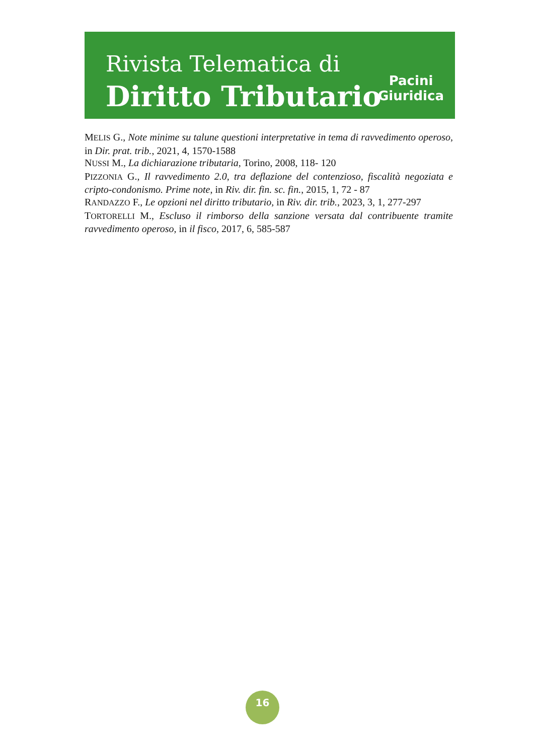Rivista Telematica di
Diritto Tributario
Pacini
Giuridica
MELIS G., Note minime su talune questioni interpretative in tema di ravvedimento operoso, in Dir. prat. trib., 2021, 4, 1570-1588
NUSSI M., La dichiarazione tributaria, Torino, 2008, 118- 120
PIZZONIA G., Il ravvedimento 2.0, tra deflazione del contenzioso, fiscalità negoziata e cripto-condonismo. Prime note, in Riv. dir. fin. sc. fin., 2015, 1, 72 - 87
RANDAZZO F., Le opzioni nel diritto tributario, in Riv. dir. trib., 2023, 3, 1, 277-297
TORTORELLI M., Escluso il rimborso della sanzione versata dal contribuente tramite ravvedimento operoso, in il fisco, 2017, 6, 585-587
16